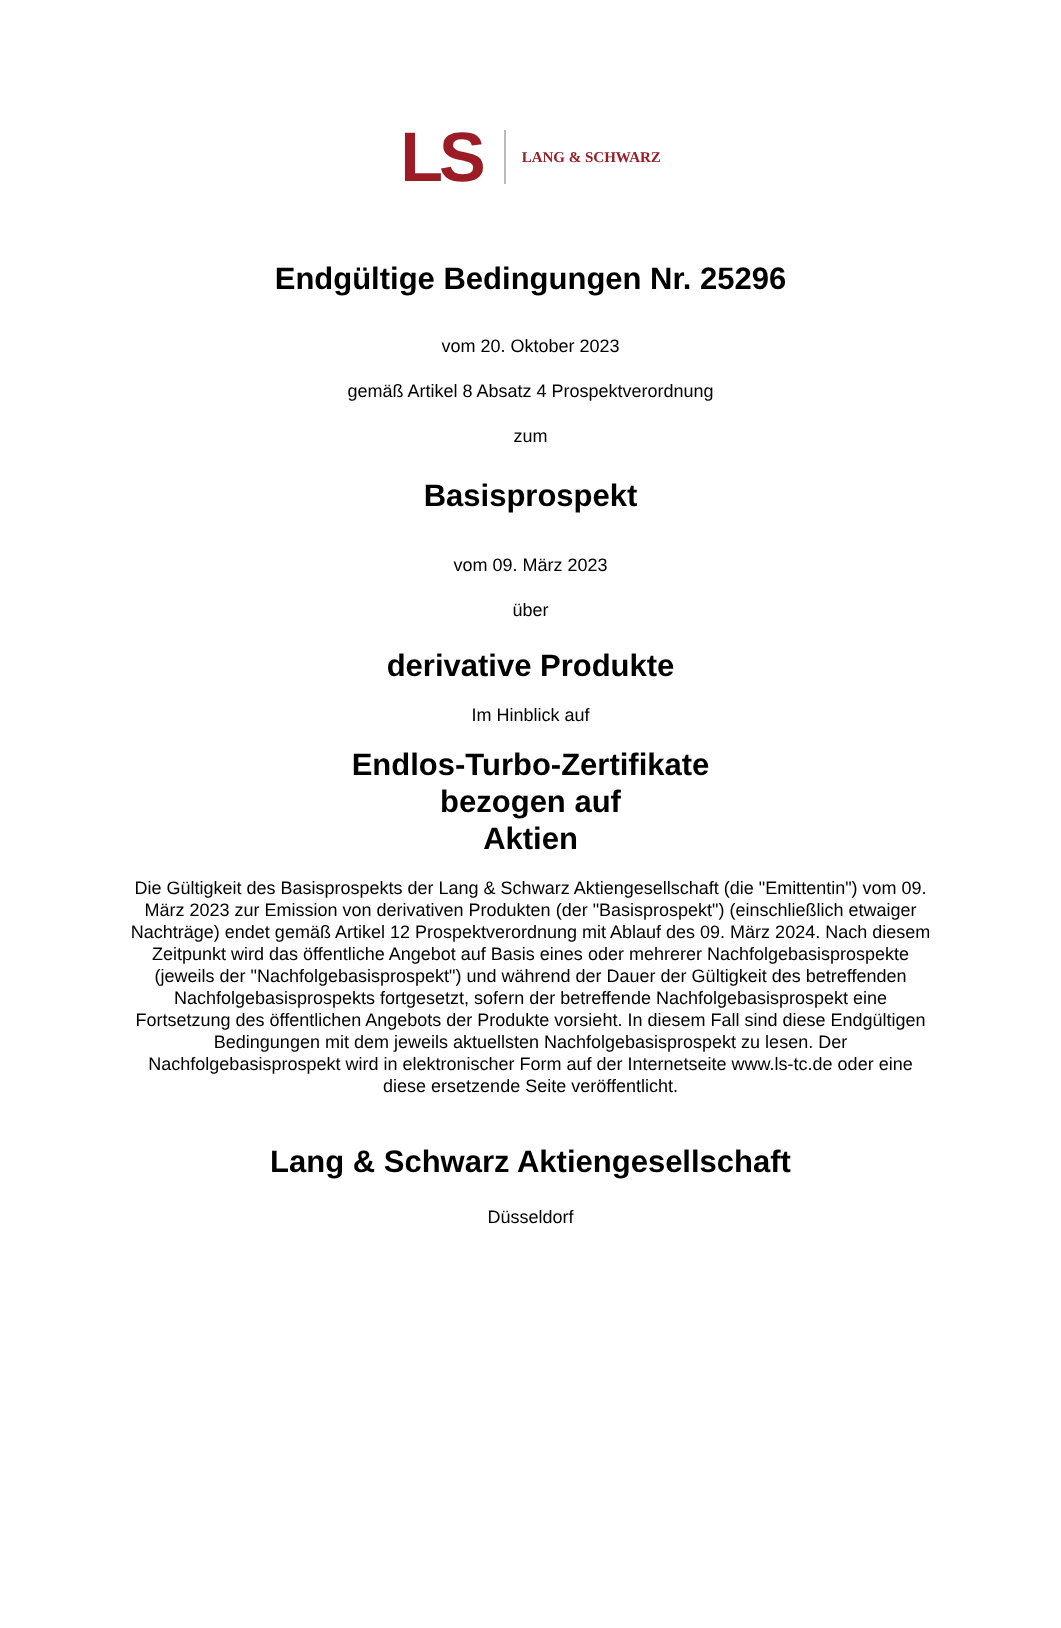LS LANG & SCHWARZ
Endgültige Bedingungen Nr. 25296
vom 20. Oktober 2023
gemäß Artikel 8 Absatz 4 Prospektverordnung
zum
Basisprospekt
vom 09. März 2023
über
derivative Produkte
Im Hinblick auf
Endlos-Turbo-Zertifikate
bezogen auf
Aktien
Die Gültigkeit des Basisprospekts der Lang & Schwarz Aktiengesellschaft (die "Emittentin") vom 09. März 2023 zur Emission von derivativen Produkten (der "Basisprospekt") (einschließlich etwaiger Nachträge) endet gemäß Artikel 12 Prospektverordnung mit Ablauf des 09. März 2024. Nach diesem Zeitpunkt wird das öffentliche Angebot auf Basis eines oder mehrerer Nachfolgebasisprospekte (jeweils der "Nachfolgebasisprospekt") und während der Dauer der Gültigkeit des betreffenden Nachfolgebasisprospekts fortgesetzt, sofern der betreffende Nachfolgebasisprospekt eine Fortsetzung des öffentlichen Angebots der Produkte vorsieht. In diesem Fall sind diese Endgültigen Bedingungen mit dem jeweils aktuellsten Nachfolgebasisprospekt zu lesen. Der Nachfolgebasisprospekt wird in elektronischer Form auf der Internetseite www.ls-tc.de oder eine diese ersetzende Seite veröffentlicht.
Lang & Schwarz Aktiengesellschaft
Düsseldorf